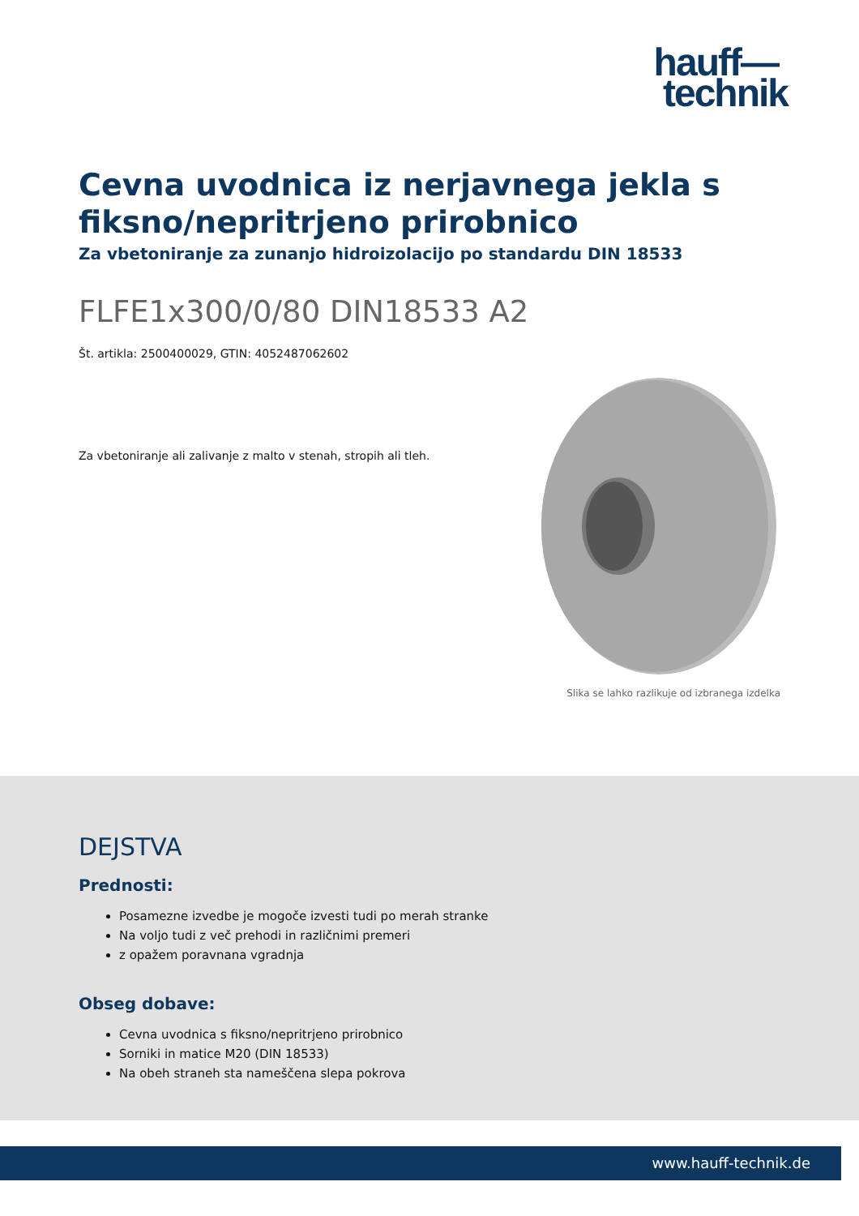hauff—
technik
Cevna uvodnica iz nerjavnega jekla s fiksno/nepritrjeno prirobnico
Za vbetoniranje za zunanjo hidroizolacijo po standardu DIN 18533
FLFE1x300/0/80 DIN18533 A2
Št. artikla: 2500400029, GTIN: 4052487062602
Za vbetoniranje ali zalivanje z malto v stenah, stropih ali tleh.
Slika se lahko razlikuje od izbranega izdelka
DEJSTVA
Prednosti:
Posamezne izvedbe je mogoče izvesti tudi po merah stranke
Na voljo tudi z več prehodi in različnimi premeri
z opažem poravnana vgradnja
Obseg dobave:
Cevna uvodnica s fiksno/nepritrjeno prirobnico
Sorniki in matice M20 (DIN 18533)
Na obeh straneh sta nameščena slepa pokrova
www.hauff-technik.de